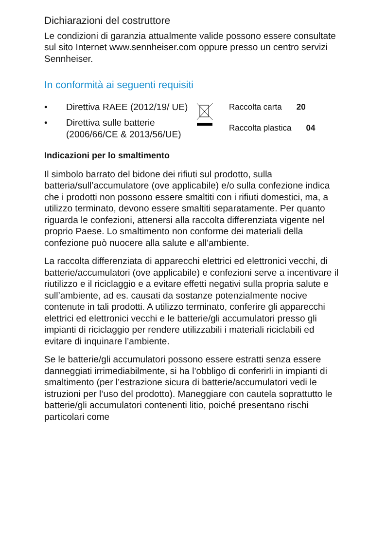Dichiarazioni del costruttore
Le condizioni di garanzia attualmente valide possono essere consultate sul sito Internet www.sennheiser.com oppure presso un centro servizi Sennheiser.
In conformità ai seguenti requisiti
• Direttiva RAEE (2012/19/ UE)
• Direttiva sulle batterie (2006/66/CE & 2013/56/UE)
Raccolta carta 20
Raccolta plastica 04
Indicazioni per lo smaltimento
Il simbolo barrato del bidone dei rifiuti sul prodotto, sulla batteria/sull’accumulatore (ove applicabile) e/o sulla confezione indica che i prodotti non possono essere smaltiti con i rifiuti domestici, ma, a utilizzo terminato, devono essere smaltiti separatamente. Per quanto riguarda le confezioni, attenersi alla raccolta differenziata vigente nel proprio Paese. Lo smaltimento non conforme dei materiali della confezione può nuocere alla salute e all’ambiente.
La raccolta differenziata di apparecchi elettrici ed elettronici vecchi, di batterie/accumulatori (ove applicabile) e confezioni serve a incentivare il riutilizzo e il riciclaggio e a evitare effetti negativi sulla propria salute e sull’ambiente, ad es. causati da sostanze potenzialmente nocive contenute in tali prodotti. A utilizzo terminato, conferire gli apparecchi elettrici ed elettronici vecchi e le batterie/gli accumulatori presso gli impianti di riciclaggio per rendere utilizzabili i materiali riciclabili ed evitare di inquinare l’ambiente.
Se le batterie/gli accumulatori possono essere estratti senza essere danneggiati irrimediabilmente, si ha l’obbligo di conferirli in impianti di smaltimento (per l’estrazione sicura di batterie/accumulatori vedi le istruzioni per l’uso del prodotto). Maneggiare con cautela soprattutto le batterie/gli accumulatori contenenti litio, poiché presentano rischi particolari come